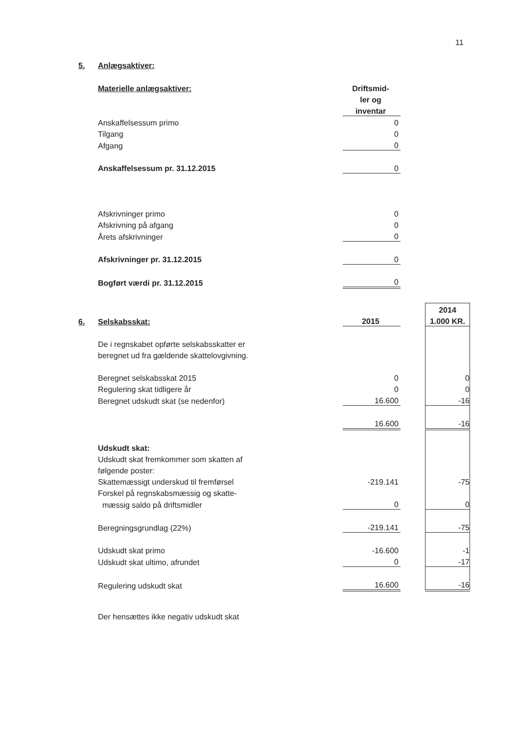11
| 5. | Anlægsaktiver: | | | |
| | Materielle anlægsaktiver: | Driftsmid- | | |
| | | ler og | | |
| | | inventar | | |
| | Anskaffelsessum primo | 0 | | |
| | Tilgang | 0 | | |
| | Afgang | 0 | | |
| | Anskaffelsessum pr. 31.12.2015 | 0 | | |
| | Afskrivninger primo | 0 | | |
| | Afskrivning på afgang | 0 | | |
| | Årets afskrivninger | 0 | | |
| | Afskrivninger pr. 31.12.2015 | 0 | | |
| | Bogført værdi pr. 31.12.2015 | 0 | | |
| | | | | 2014 |
| 6. | Selskabsskat: | 2015 | | 1.000 KR. |
| | De i regnskabet opførte selskabsskatter er | | | |
| | beregnet ud fra gældende skattelovgivning. | | | |
| | Beregnet selskabsskat 2015 | 0 | | 0 |
| | Regulering skat tidligere år | 0 | | 0 |
| | Beregnet udskudt skat (se nedenfor) | 16.600 | | -16 |
| | | 16.600 | | -16 |
| | Udskudt skat: | | | |
| | Udskudt skat fremkommer som skatten af | | | |
| | følgende poster: | | | |
| | Skattemæssigt underskud til fremførsel | -219.141 | | -75 |
| | Forskel på regnskabsmæssig og skatte- | | | |
| | mæssig saldo på driftsmidler | 0 | | 0 |
| | Beregningsgrundlag (22%) | -219.141 | | -75 |
| | Udskudt skat primo | -16.600 | | -1 |
| | Udskudt skat ultimo, afrundet | 0 | | -17 |
| | Regulering udskudt skat | 16.600 | | -16 |
| | Der hensættes ikke negativ udskudt skat | | | |